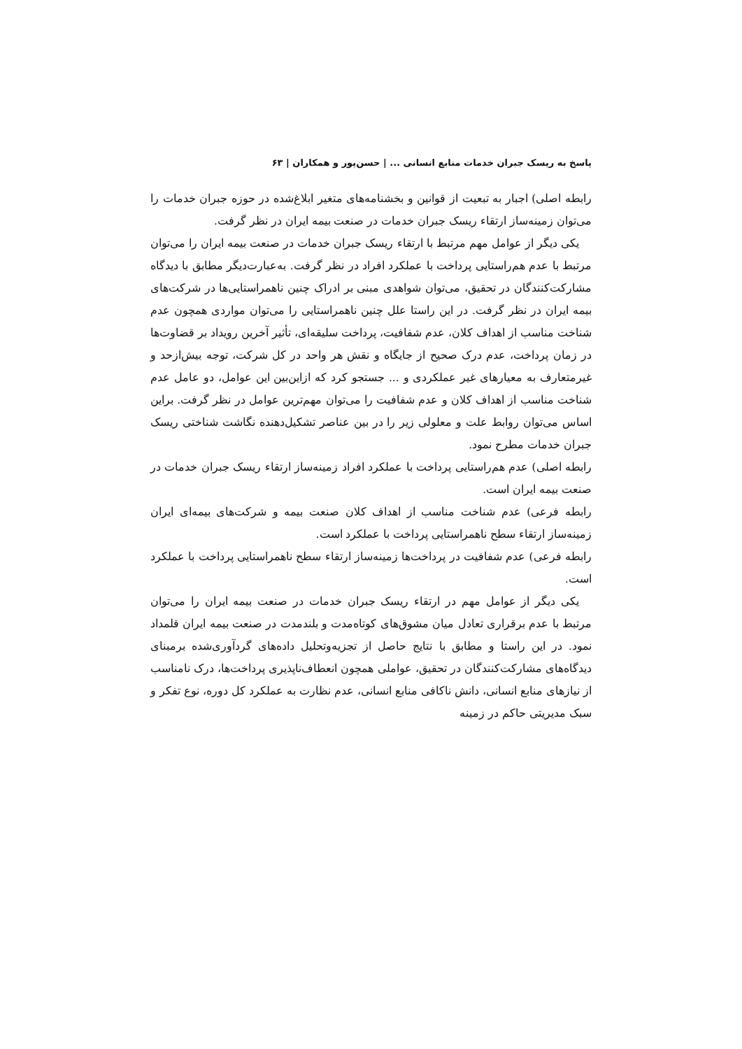پاسخ به ریسک جبران خدمات منابع انسانی ... | حسن‌پور و همکاران | ۶۳
رابطه اصلی) اجبار به تبعیت از قوانین و بخشنامه‌های متغیر ابلاغ‌شده در حوزه جبران خدمات را می‌توان زمینه‌ساز ارتقاء ریسک جبران خدمات در صنعت بیمه ایران در نظر گرفت.
یکی دیگر از عوامل مهم مرتبط با ارتقاء ریسک جبران خدمات در صنعت بیمه ایران را می‌توان مرتبط با عدم هم‌راستایی پرداخت با عملکرد افراد در نظر گرفت. به‌عبارت‌دیگر مطابق با دیدگاه مشارکت‌کنندگان در تحقیق، می‌توان شواهدی مبنی بر ادراک چنین ناهمراستایی‌ها در شرکت‌های بیمه ایران در نظر گرفت. در این راستا علل چنین ناهمراستایی را می‌توان مواردی همچون عدم شناخت مناسب از اهداف کلان، عدم شفافیت، پرداخت سلیقه‌ای، تأثیر آخرین رویداد بر قضاوت‌ها در زمان پرداخت، عدم درک صحیح از جایگاه و نقش هر واحد در کل شرکت، توجه بیش‌ازحد و غیرمتعارف به معیارهای غیر عملکردی و ... جستجو کرد که ازاین‌بین این عوامل، دو عامل عدم شناخت مناسب از اهداف کلان و عدم شفافیت را می‌توان مهم‌ترین عوامل در نظر گرفت. براین اساس می‌توان روابط علت و معلولی زیر را در بین عناصر تشکیل‌دهنده نگاشت شناختی ریسک جبران خدمات مطرح نمود.
رابطه اصلی) عدم هم‌راستایی پرداخت با عملکرد افراد زمینه‌ساز ارتقاء ریسک جبران خدمات در صنعت بیمه ایران است.
رابطه فرعی) عدم شناخت مناسب از اهداف کلان صنعت بیمه و شرکت‌های بیمه‌ای ایران زمینه‌ساز ارتقاء سطح ناهمراستایی پرداخت با عملکرد است.
رابطه فرعی) عدم شفافیت در پرداخت‌ها زمینه‌ساز ارتقاء سطح ناهمراستایی پرداخت با عملکرد است.
یکی دیگر از عوامل مهم در ارتقاء ریسک جبران خدمات در صنعت بیمه ایران را می‌توان مرتبط با عدم برقراری تعادل میان مشوق‌های کوتاه‌مدت و بلندمدت در صنعت بیمه ایران قلمداد نمود. در این راستا و مطابق با نتایج حاصل از تجزیه‌وتحلیل داده‌های گردآوری‌شده برمبنای دیدگاه‌های مشارکت‌کنندگان در تحقیق، عواملی همچون انعطاف‌ناپذیری پرداخت‌ها، درک نامناسب از نیازهای منابع انسانی، دانش ناکافی منابع انسانی، عدم نظارت به عملکرد کل دوره، نوع تفکر و سبک مدیریتی حاکم در زمینه